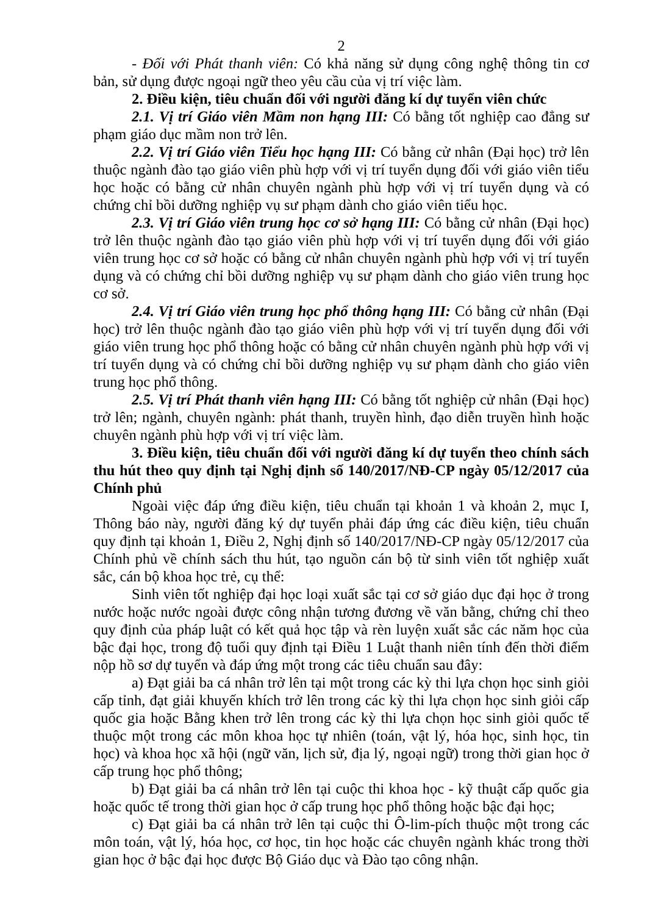2
- Đối với Phát thanh viên: Có khả năng sử dụng công nghệ thông tin cơ bản, sử dụng được ngoại ngữ theo yêu cầu của vị trí việc làm.
2. Điều kiện, tiêu chuẩn đối với người đăng kí dự tuyển viên chức
2.1. Vị trí Giáo viên Mầm non hạng III: Có bằng tốt nghiệp cao đẳng sư phạm giáo dục mầm non trở lên.
2.2. Vị trí Giáo viên Tiểu học hạng III: Có bằng cử nhân (Đại học) trở lên thuộc ngành đào tạo giáo viên phù hợp với vị trí tuyển dụng đối với giáo viên tiểu học hoặc có bằng cử nhân chuyên ngành phù hợp với vị trí tuyển dụng và có chứng chỉ bồi dưỡng nghiệp vụ sư phạm dành cho giáo viên tiểu học.
2.3. Vị trí Giáo viên trung học cơ sở hạng III: Có bằng cử nhân (Đại học) trở lên thuộc ngành đào tạo giáo viên phù hợp với vị trí tuyển dụng đối với giáo viên trung học cơ sở hoặc có bằng cử nhân chuyên ngành phù hợp với vị trí tuyển dụng và có chứng chỉ bồi dưỡng nghiệp vụ sư phạm dành cho giáo viên trung học cơ sở.
2.4. Vị trí Giáo viên trung học phổ thông hạng III: Có bằng cử nhân (Đại học) trở lên thuộc ngành đào tạo giáo viên phù hợp với vị trí tuyển dụng đối với giáo viên trung học phổ thông hoặc có bằng cử nhân chuyên ngành phù hợp với vị trí tuyển dụng và có chứng chỉ bồi dưỡng nghiệp vụ sư phạm dành cho giáo viên trung học phổ thông.
2.5. Vị trí Phát thanh viên hạng III: Có bằng tốt nghiệp cử nhân (Đại học) trở lên; ngành, chuyên ngành: phát thanh, truyền hình, đạo diễn truyền hình hoặc chuyên ngành phù hợp với vị trí việc làm.
3. Điều kiện, tiêu chuẩn đối với người đăng kí dự tuyển theo chính sách thu hút theo quy định tại Nghị định số 140/2017/NĐ-CP ngày 05/12/2017 của Chính phủ
Ngoài việc đáp ứng điều kiện, tiêu chuẩn tại khoản 1 và khoản 2, mục I, Thông báo này, người đăng ký dự tuyển phải đáp ứng các điều kiện, tiêu chuẩn quy định tại khoản 1, Điều 2, Nghị định số 140/2017/NĐ-CP ngày 05/12/2017 của Chính phủ về chính sách thu hút, tạo nguồn cán bộ từ sinh viên tốt nghiệp xuất sắc, cán bộ khoa học trẻ, cụ thể:
Sinh viên tốt nghiệp đại học loại xuất sắc tại cơ sở giáo dục đại học ở trong nước hoặc nước ngoài được công nhận tương đương về văn bằng, chứng chỉ theo quy định của pháp luật có kết quả học tập và rèn luyện xuất sắc các năm học của bậc đại học, trong độ tuổi quy định tại Điều 1 Luật thanh niên tính đến thời điểm nộp hồ sơ dự tuyển và đáp ứng một trong các tiêu chuẩn sau đây:
a) Đạt giải ba cá nhân trở lên tại một trong các kỳ thi lựa chọn học sinh giỏi cấp tỉnh, đạt giải khuyến khích trở lên trong các kỳ thi lựa chọn học sinh giỏi cấp quốc gia hoặc Bằng khen trở lên trong các kỳ thi lựa chọn học sinh giỏi quốc tế thuộc một trong các môn khoa học tự nhiên (toán, vật lý, hóa học, sinh học, tin học) và khoa học xã hội (ngữ văn, lịch sử, địa lý, ngoại ngữ) trong thời gian học ở cấp trung học phổ thông;
b) Đạt giải ba cá nhân trở lên tại cuộc thi khoa học - kỹ thuật cấp quốc gia hoặc quốc tế trong thời gian học ở cấp trung học phổ thông hoặc bậc đại học;
c) Đạt giải ba cá nhân trở lên tại cuộc thi Ô-lim-pích thuộc một trong các môn toán, vật lý, hóa học, cơ học, tin học hoặc các chuyên ngành khác trong thời gian học ở bậc đại học được Bộ Giáo dục và Đào tạo công nhận.